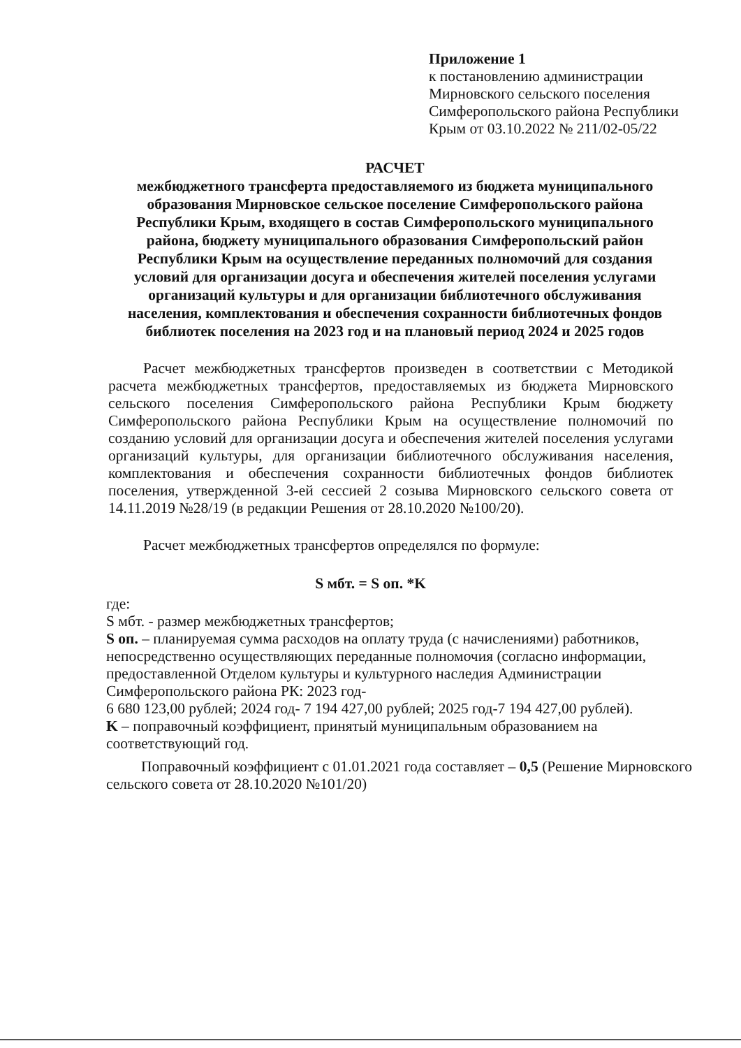Приложение 1
к постановлению администрации Мирновского сельского поселения Симферопольского района Республики Крым от 03.10.2022 № 211/02-05/22
РАСЧЕТ
межбюджетного трансферта предоставляемого из бюджета муниципального образования Мирновское сельское поселение Симферопольского района Республики Крым, входящего в состав Симферопольского муниципального района, бюджету муниципального образования Симферопольский район Республики Крым на осуществление переданных полномочий для создания условий для организации досуга и обеспечения жителей поселения услугами организаций культуры и для организации библиотечного обслуживания населения, комплектования и обеспечения сохранности библиотечных фондов библиотек поселения на 2023 год и на плановый период 2024 и 2025 годов
Расчет межбюджетных трансфертов произведен в соответствии с Методикой расчета межбюджетных трансфертов, предоставляемых из бюджета Мирновского сельского поселения Симферопольского района Республики Крым бюджету Симферопольского района Республики Крым на осуществление полномочий по созданию условий для организации досуга и обеспечения жителей поселения услугами организаций культуры, для организации библиотечного обслуживания населения, комплектования и обеспечения сохранности библиотечных фондов библиотек поселения, утвержденной 3-ей сессией 2 созыва Мирновского сельского совета от 14.11.2019 №28/19 (в редакции Решения от 28.10.2020 №100/20).
Расчет межбюджетных трансфертов определялся по формуле:
S мбт. = S оп. *K
где:
S мбт. - размер межбюджетных трансфертов;
S оп. – планируемая сумма расходов на оплату труда (с начислениями) работников, непосредственно осуществляющих переданные полномочия (согласно информации, предоставленной Отделом культуры и культурного наследия Администрации Симферопольского района РК: 2023 год-
6 680 123,00 рублей; 2024 год- 7 194 427,00 рублей; 2025 год-7 194 427,00 рублей).
K – поправочный коэффициент, принятый муниципальным образованием на соответствующий год.
Поправочный коэффициент с 01.01.2021 года составляет – 0,5 (Решение Мирновского сельского совета от 28.10.2020 №101/20)